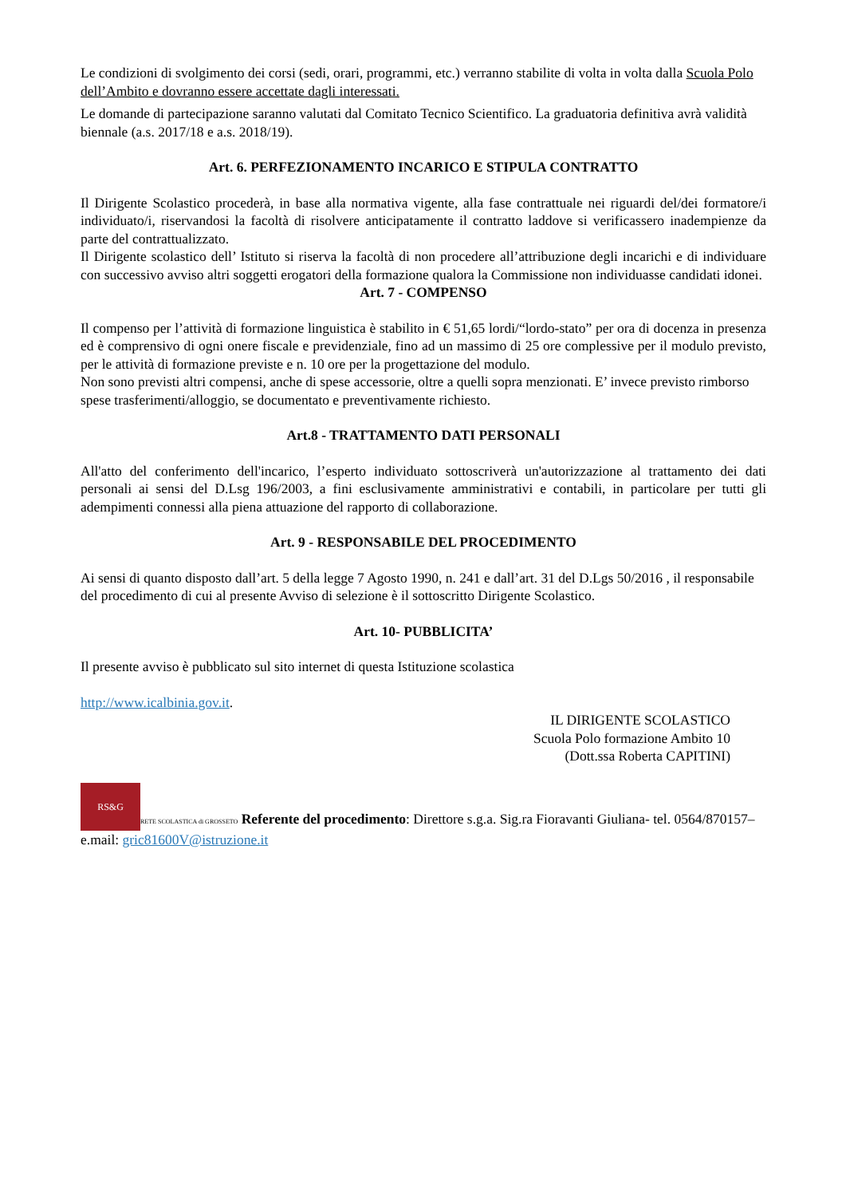Le condizioni di svolgimento dei corsi (sedi, orari, programmi, etc.) verranno stabilite di volta in volta dalla Scuola Polo dell’Ambito e dovranno essere accettate dagli interessati.
Le domande di partecipazione saranno valutati dal Comitato Tecnico Scientifico. La graduatoria definitiva avrà validità biennale (a.s. 2017/18 e a.s. 2018/19).
Art. 6. PERFEZIONAMENTO INCARICO E STIPULA CONTRATTO
Il Dirigente Scolastico procederà, in base alla normativa vigente, alla fase contrattuale nei riguardi del/dei formatore/i individuato/i, riservandosi la facoltà di risolvere anticipatamente il contratto laddove si verificassero inadempienze da parte del contrattualizzato.
Il Dirigente scolastico dell’ Istituto si riserva la facoltà di non procedere all’attribuzione degli incarichi e di individuare con successivo avviso altri soggetti erogatori della formazione qualora la Commissione non individuasse candidati idonei.
Art. 7 - COMPENSO
Il compenso per l’attività di formazione linguistica è stabilito in € 51,65 lordi/“lordo-stato” per ora di docenza in presenza ed è comprensivo di ogni onere fiscale e previdenziale, fino ad un massimo di 25 ore complessive per il modulo previsto, per le attività di formazione previste e n. 10 ore per la progettazione del modulo.
Non sono previsti altri compensi, anche di spese accessorie, oltre a quelli sopra menzionati. E’ invece previsto rimborso spese trasferimenti/alloggio, se documentato e preventivamente richiesto.
Art.8 - TRATTAMENTO DATI PERSONALI
All'atto del conferimento dell'incarico, l’esperto individuato sottoscriverà un'autorizzazione al trattamento dei dati personali ai sensi del D.Lsg 196/2003, a fini esclusivamente amministrativi e contabili, in particolare per tutti gli adempimenti connessi alla piena attuazione del rapporto di collaborazione.
Art. 9 - RESPONSABILE DEL PROCEDIMENTO
Ai sensi di quanto disposto dall’art. 5 della legge 7 Agosto 1990, n. 241 e dall’art. 31 del D.Lgs 50/2016 , il responsabile del procedimento di cui al presente Avviso di selezione è il sottoscritto Dirigente Scolastico.
Art. 10- PUBBLICITA’
Il presente avviso è pubblicato sul sito internet di questa Istituzione scolastica
http://www.icalbinia.gov.it.
IL DIRIGENTE SCOLASTICO
Scuola Polo formazione Ambito 10
(Dott.ssa Roberta CAPITINI)
RS&G RETE SCOLASTICA di GROSSETO Referente del procedimento: Direttore s.g.a. Sig.ra Fioravanti Giuliana- tel. 0564/870157–
e.mail: gric81600V@istruzione.it